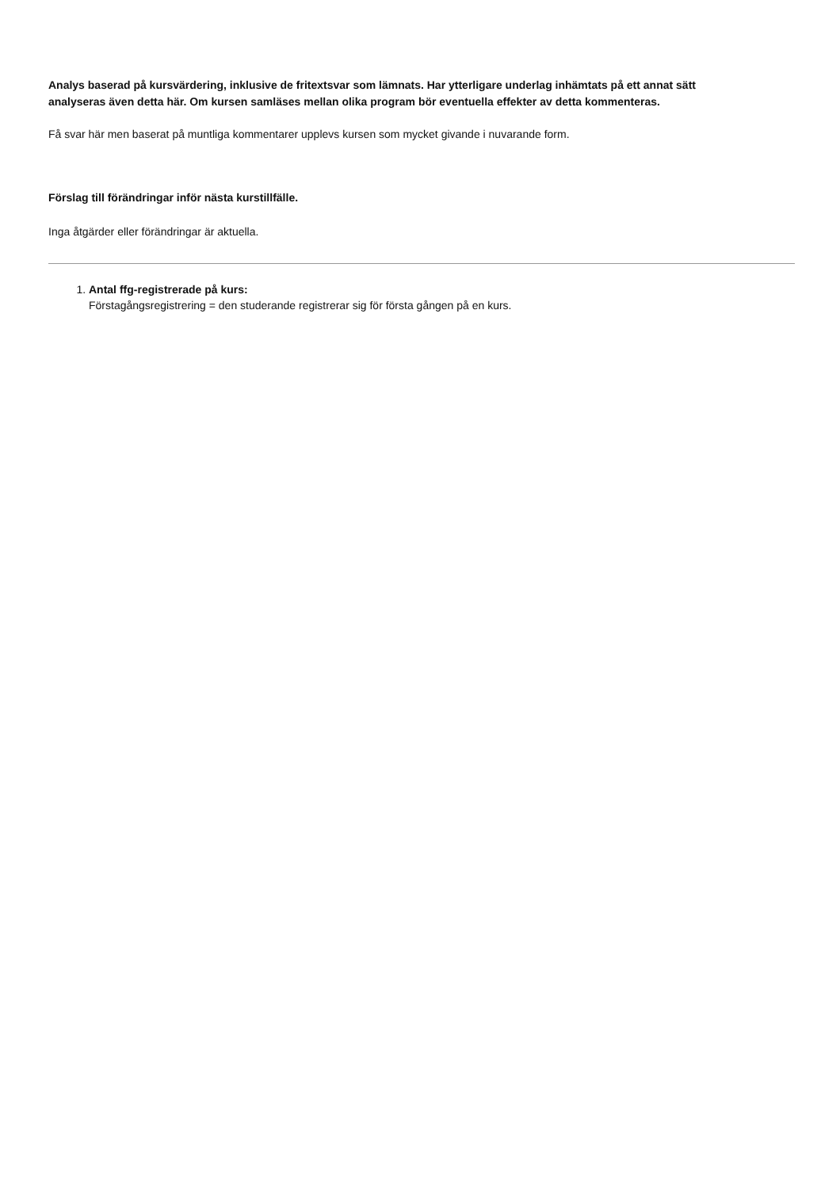Analys baserad på kursvärdering, inklusive de fritextsvar som lämnats. Har ytterligare underlag inhämtats på ett annat sätt analyseras även detta här. Om kursen samläses mellan olika program bör eventuella effekter av detta kommenteras.
Få svar här men baserat på muntliga kommentarer upplevs kursen som mycket givande i nuvarande form.
Förslag till förändringar inför nästa kurstillfälle.
Inga åtgärder eller förändringar är aktuella.
1. Antal ffg-registrerade på kurs:
Förstagångsregistrering = den studerande registrerar sig för första gången på en kurs.